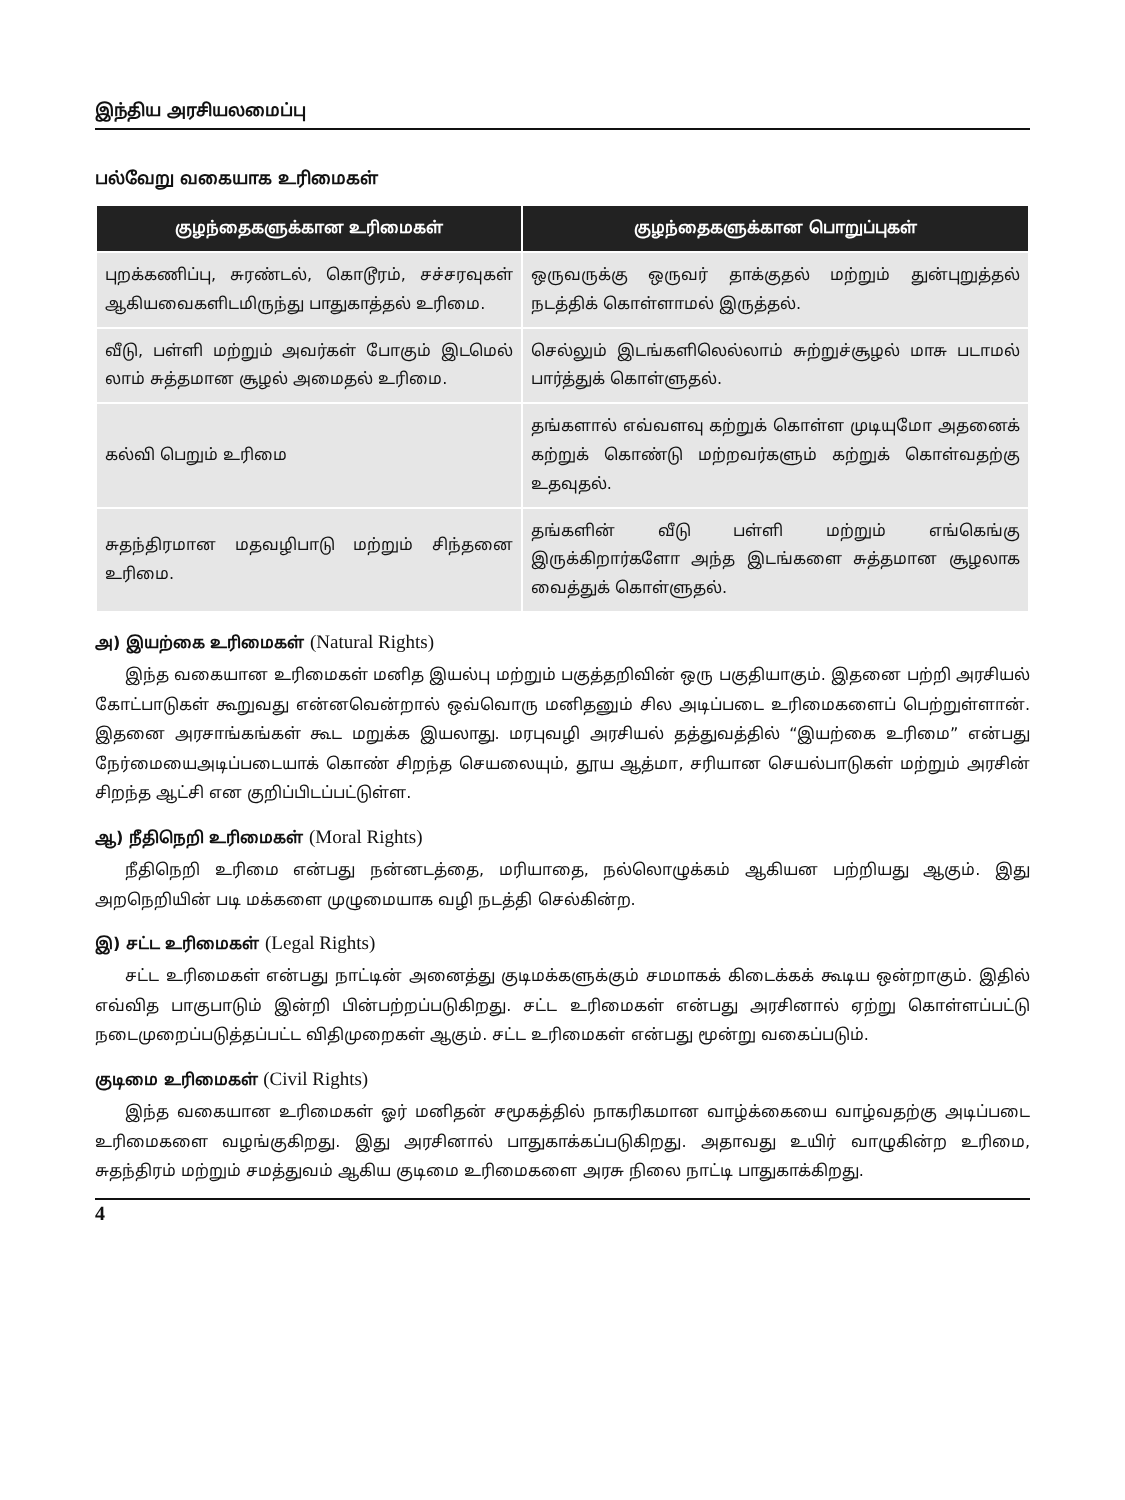இந்திய அரசியலமைப்பு
பல்வேறு வகையாக உரிமைகள்
| குழந்தைகளுக்கான உரிமைகள் | குழந்தைகளுக்கான பொறுப்புகள் |
| --- | --- |
| புறக்கணிப்பு, சுரண்டல், கொடூரம், சச்சரவுகள் ஆகியவைகளிடமிருந்து பாதுகாத்தல் உரிமை. | ஒருவருக்கு ஒருவர் தாக்குதல் மற்றும் துன்புறுத்தல் நடத்திக் கொள்ளாமல் இருத்தல். |
| வீடு, பள்ளி மற்றும் அவர்கள் போகும் இடமெல் லாம் சுத்தமான சூழல் அமைதல் உரிமை. | செல்லும் இடங்களிலெல்லாம் சுற்றுச்சூழல் மாசு படாமல் பார்த்துக் கொள்ளுதல். |
| கல்வி பெறும் உரிமை | தங்களால் எவ்வளவு கற்றுக் கொள்ள முடியுமோ அதனைக் கற்றுக் கொண்டு மற்றவர்களும் கற்றுக் கொள்வதற்கு உதவுதல். |
| சுதந்திரமான மதவழிபாடு மற்றும் சிந்தனை உரிமை. | தங்களின் வீடு பள்ளி மற்றும் எங்கெங்கு இருக்கிறார்களோ அந்த இடங்களை சுத்தமான சூழலாக வைத்துக் கொள்ளுதல். |
அ) இயற்கை உரிமைகள் (Natural Rights)
இந்த வகையான உரிமைகள் மனித இயல்பு மற்றும் பகுத்தறிவின் ஒரு பகுதியாகும். இதனை பற்றி அரசியல் கோட்பாடுகள் கூறுவது என்னவென்றால் ஒவ்வொரு மனிதனும் சில அடிப்படை உரிமைகளைப் பெற்றுள்ளான். இதனை அரசாங்கங்கள் கூட மறுக்க இயலாது. மரபுவழி அரசியல் தத்துவத்தில் “இயற்கை உரிமை” என்பது நேர்மையைஅடிப்படையாக் கொண் சிறந்த செயலையும், தூய ஆத்மா, சரியான செயல்பாடுகள் மற்றும் அரசின் சிறந்த ஆட்சி என குறிப்பிடப்பட்டுள்ள.
ஆ) நீதிநெறி உரிமைகள் (Moral Rights)
நீதிநெறி உரிமை என்பது நன்னடத்தை, மரியாதை, நல்லொழுக்கம் ஆகியன பற்றியது ஆகும். இது அறநெறியின் படி மக்களை முழுமையாக வழி நடத்தி செல்கின்ற.
இ) சட்ட உரிமைகள் (Legal Rights)
சட்ட உரிமைகள் என்பது நாட்டின் அனைத்து குடிமக்களுக்கும் சமமாகக் கிடைக்கக் கூடிய ஒன்றாகும். இதில் எவ்வித பாகுபாடும் இன்றி பின்பற்றப்படுகிறது. சட்ட உரிமைகள் என்பது அரசினால் ஏற்று கொள்ளப்பட்டு நடைமுறைப்படுத்தப்பட்ட விதிமுறைகள் ஆகும். சட்ட உரிமைகள் என்பது மூன்று வகைப்படும்.
குடிமை உரிமைகள் (Civil Rights)
இந்த வகையான உரிமைகள் ஓர் மனிதன் சமூகத்தில் நாகரிகமான வாழ்க்கையை வாழ்வதற்கு அடிப்படை உரிமைகளை வழங்குகிறது. இது அரசினால் பாதுகாக்கப்படுகிறது. அதாவது உயிர் வாழுகின்ற உரிமை, சுதந்திரம் மற்றும் சமத்துவம் ஆகிய குடிமை உரிமைகளை அரசு நிலை நாட்டி பாதுகாக்கிறது.
4